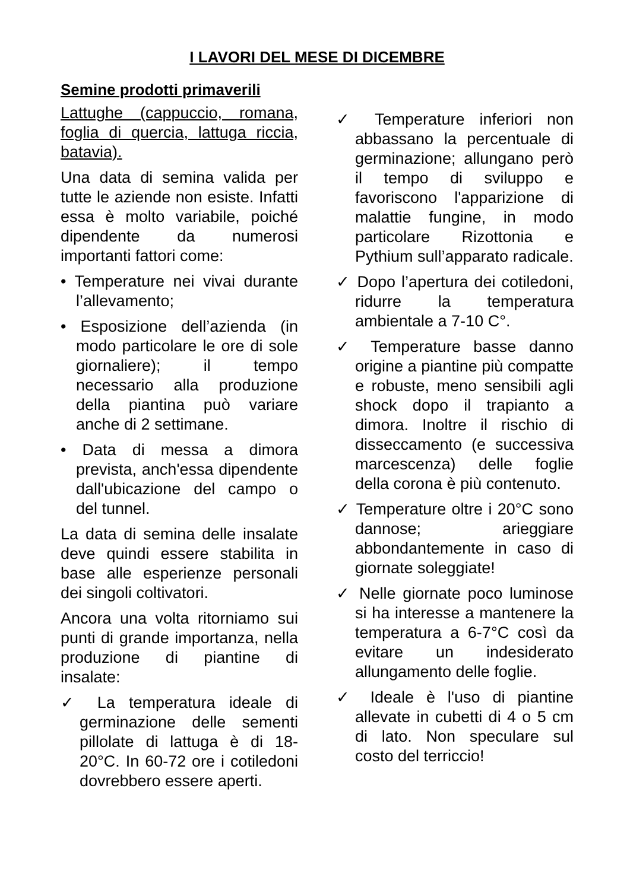I LAVORI DEL MESE DI DICEMBRE
Semine prodotti primaverili
Lattughe (cappuccio, romana, foglia di quercia, lattuga riccia, batavia).
Una data di semina valida per tutte le aziende non esiste. Infatti essa è molto variabile, poiché dipendente da numerosi importanti fattori come:
• Temperature nei vivai durante l’allevamento;
• Esposizione dell’azienda (in modo particolare le ore di sole giornaliere); il tempo necessario alla produzione della piantina può variare anche di 2 settimane.
• Data di messa a dimora prevista, anch'essa dipendente dall'ubicazione del campo o del tunnel.
La data di semina delle insalate deve quindi essere stabilita in base alle esperienze personali dei singoli coltivatori.
Ancora una volta ritorniamo sui punti di grande importanza, nella produzione di piantine di insalate:
✓ La temperatura ideale di germinazione delle sementi pillolate di lattuga è di 18-20°C. In 60-72 ore i cotiledoni dovrebbero essere aperti.
✓ Temperature inferiori non abbassano la percentuale di germinazione; allungano però il tempo di sviluppo e favoriscono l'apparizione di malattie fungine, in modo particolare Rizottonia e Pythium sull’apparato radicale.
✓ Dopo l’apertura dei cotiledoni, ridurre la temperatura ambientale a 7-10 C°.
✓ Temperature basse danno origine a piantine più compatte e robuste, meno sensibili agli shock dopo il trapianto a dimora. Inoltre il rischio di disseccamento (e successiva marcescenza) delle foglie della corona è più contenuto.
✓ Temperature oltre i 20°C sono dannose; arieggiare abbondantemente in caso di giornate soleggiate!
✓ Nelle giornate poco luminose si ha interesse a mantenere la temperatura a 6-7°C così da evitare un indesiderato allungamento delle foglie.
✓ Ideale è l'uso di piantine allevate in cubetti di 4 o 5 cm di lato. Non speculare sul costo del terriccio!